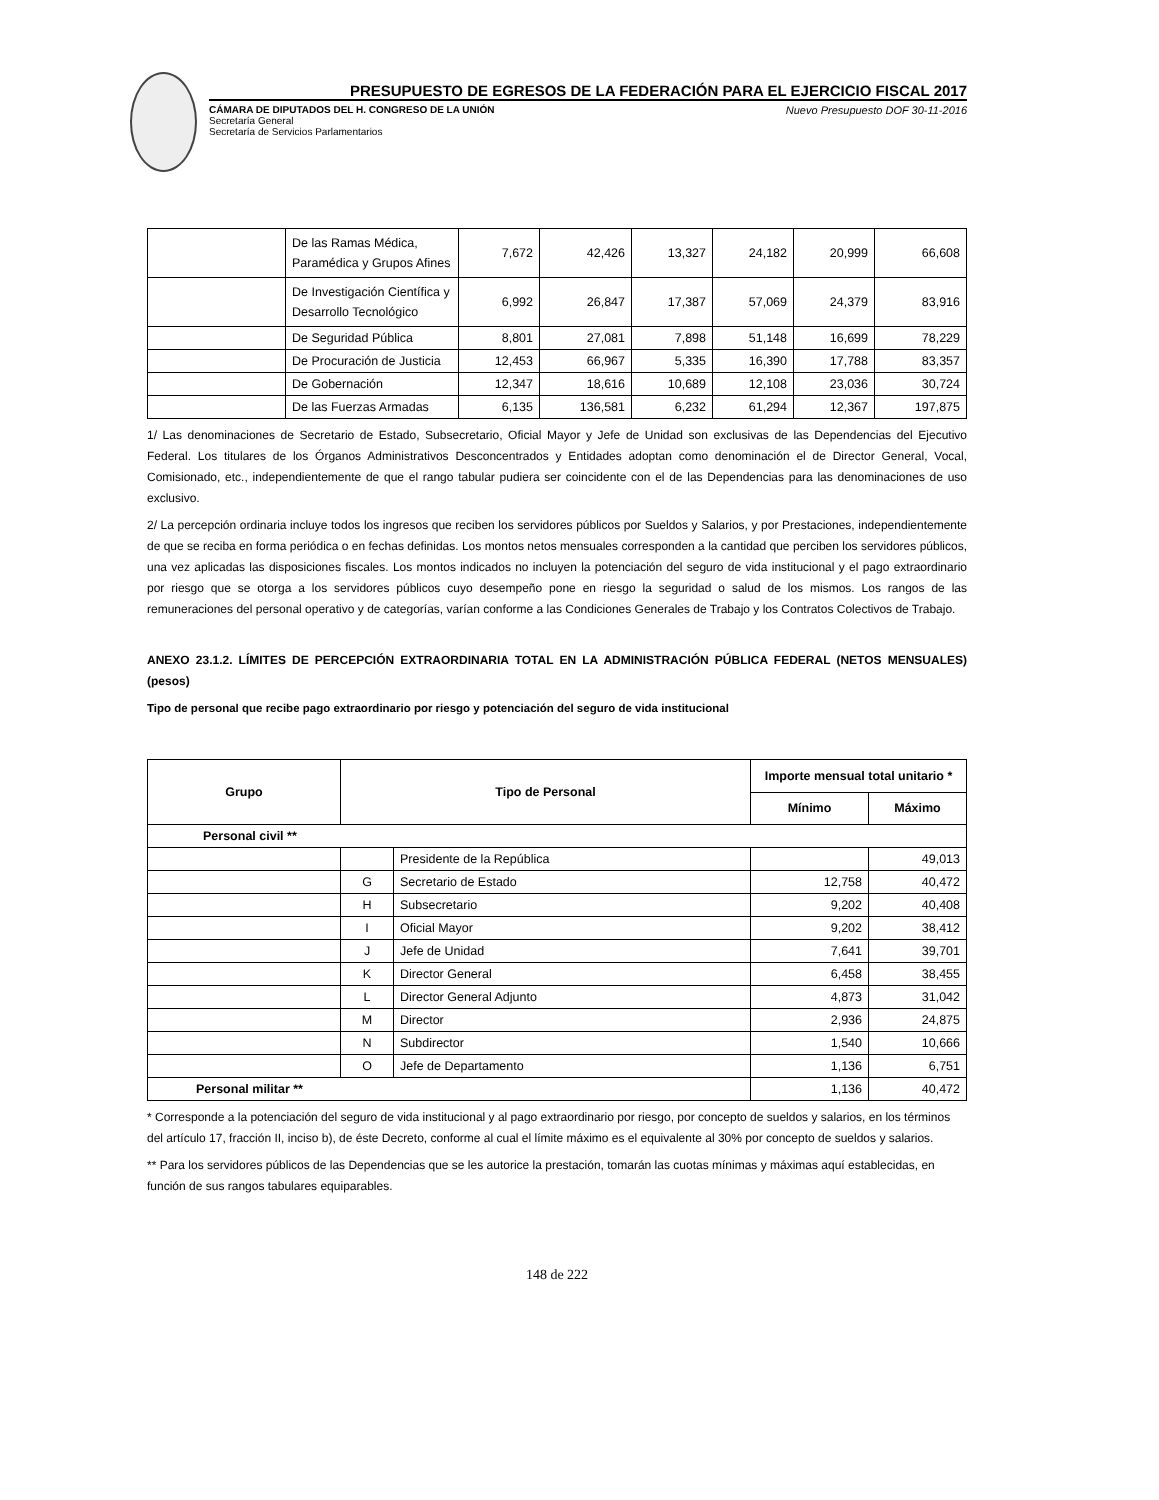PRESUPUESTO DE EGRESOS DE LA FEDERACIÓN PARA EL EJERCICIO FISCAL 2017
CÁMARA DE DIPUTADOS DEL H. CONGRESO DE LA UNIÓN
Secretaría General
Secretaría de Servicios Parlamentarios
Nuevo Presupuesto DOF 30-11-2016
| | De las Ramas Médica, Paramédica y Grupos Afines | 7,672 | 42,426 | 13,327 | 24,182 | 20,999 | 66,608 |
| | De Investigación Científica y Desarrollo Tecnológico | 6,992 | 26,847 | 17,387 | 57,069 | 24,379 | 83,916 |
| | De Seguridad Pública | 8,801 | 27,081 | 7,898 | 51,148 | 16,699 | 78,229 |
| | De Procuración de Justicia | 12,453 | 66,967 | 5,335 | 16,390 | 17,788 | 83,357 |
| | De Gobernación | 12,347 | 18,616 | 10,689 | 12,108 | 23,036 | 30,724 |
| | De las Fuerzas Armadas | 6,135 | 136,581 | 6,232 | 61,294 | 12,367 | 197,875 |
1/ Las denominaciones de Secretario de Estado, Subsecretario, Oficial Mayor y Jefe de Unidad son exclusivas de las Dependencias del Ejecutivo Federal. Los titulares de los Órganos Administrativos Desconcentrados y Entidades adoptan como denominación el de Director General, Vocal, Comisionado, etc., independientemente de que el rango tabular pudiera ser coincidente con el de las Dependencias para las denominaciones de uso exclusivo.
2/ La percepción ordinaria incluye todos los ingresos que reciben los servidores públicos por Sueldos y Salarios, y por Prestaciones, independientemente de que se reciba en forma periódica o en fechas definidas. Los montos netos mensuales corresponden a la cantidad que perciben los servidores públicos, una vez aplicadas las disposiciones fiscales. Los montos indicados no incluyen la potenciación del seguro de vida institucional y el pago extraordinario por riesgo que se otorga a los servidores públicos cuyo desempeño pone en riesgo la seguridad o salud de los mismos. Los rangos de las remuneraciones del personal operativo y de categorías, varían conforme a las Condiciones Generales de Trabajo y los Contratos Colectivos de Trabajo.
ANEXO 23.1.2. LÍMITES DE PERCEPCIÓN EXTRAORDINARIA TOTAL EN LA ADMINISTRACIÓN PÚBLICA FEDERAL (NETOS MENSUALES) (pesos)
Tipo de personal que recibe pago extraordinario por riesgo y potenciación del seguro de vida institucional
| Grupo | Tipo de Personal | | Importe mensual total unitario * | |
| --- | --- | --- | --- | --- |
| | | | Mínimo | Máximo |
| Personal civil ** | | | | |
| | | Presidente de la República | | 49,013 |
| | G | Secretario de Estado | 12,758 | 40,472 |
| | H | Subsecretario | 9,202 | 40,408 |
| | I | Oficial Mayor | 9,202 | 38,412 |
| | J | Jefe de Unidad | 7,641 | 39,701 |
| | K | Director General | 6,458 | 38,455 |
| | L | Director General Adjunto | 4,873 | 31,042 |
| | M | Director | 2,936 | 24,875 |
| | N | Subdirector | 1,540 | 10,666 |
| | O | Jefe de Departamento | 1,136 | 6,751 |
| Personal militar ** | | | 1,136 | 40,472 |
* Corresponde a la potenciación del seguro de vida institucional y al pago extraordinario por riesgo, por concepto de sueldos y salarios, en los términos del artículo 17, fracción II, inciso b), de éste Decreto, conforme al cual el límite máximo es el equivalente al 30% por concepto de sueldos y salarios.
** Para los servidores públicos de las Dependencias que se les autorice la prestación, tomarán las cuotas mínimas y máximas aquí establecidas, en función de sus rangos tabulares equiparables.
148 de 222